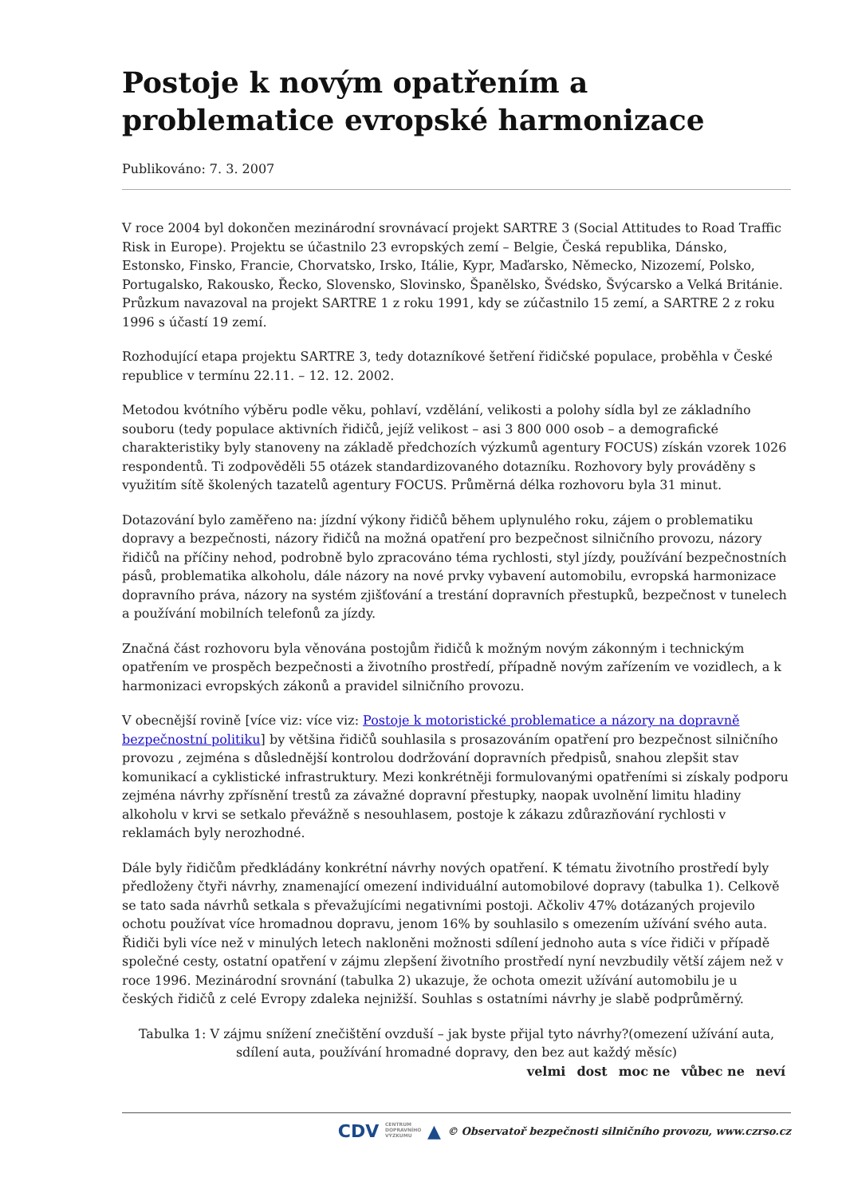Postoje k novým opatřením a problematice evropské harmonizace
Publikováno: 7. 3. 2007
V roce 2004 byl dokončen mezinárodní srovnávací projekt SARTRE 3 (Social Attitudes to Road Traffic Risk in Europe). Projektu se účastnilo 23 evropských zemí – Belgie, Česká republika, Dánsko, Estonsko, Finsko, Francie, Chorvatsko, Irsko, Itálie, Kypr, Maďarsko, Německo, Nizozemí, Polsko, Portugalsko, Rakousko, Řecko, Slovensko, Slovinsko, Španělsko, Švédsko, Švýcarsko a Velká Británie. Průzkum navazoval na projekt SARTRE 1 z roku 1991, kdy se zúčastnilo 15 zemí, a SARTRE 2 z roku 1996 s účastí 19 zemí.
Rozhodující etapa projektu SARTRE 3, tedy dotazníkové šetření řidičské populace, proběhla v České republice v termínu 22.11. – 12. 12. 2002.
Metodou kvótního výběru podle věku, pohlaví, vzdělání, velikosti a polohy sídla byl ze základního souboru (tedy populace aktivních řidičů, jejíž velikost – asi 3 800 000 osob – a demografické charakteristiky byly stanoveny na základě předchozích výzkumů agentury FOCUS) získán vzorek 1026 respondentů. Ti zodpověděli 55 otázek standardizovaného dotazníku. Rozhovory byly prováděny s využitím sítě školených tazatelů agentury FOCUS. Průměrná délka rozhovoru byla 31 minut.
Dotazování bylo zaměřeno na: jízdní výkony řidičů během uplynulého roku, zájem o problematiku dopravy a bezpečnosti, názory řidičů na možná opatření pro bezpečnost silničního provozu, názory řidičů na příčiny nehod, podrobně bylo zpracováno téma rychlosti, styl jízdy, používání bezpečnostních pásů, problematika alkoholu, dále názory na nové prvky vybavení automobilu, evropská harmonizace dopravního práva, názory na systém zjišťování a trestání dopravních přestupků, bezpečnost v tunelech a používání mobilních telefonů za jízdy.
Značná část rozhovoru byla věnována postojům řidičů k možným novým zákonným i technickým opatřením ve prospěch bezpečnosti a životního prostředí, případně novým zařízením ve vozidlech, a k harmonizaci evropských zákonů a pravidel silničního provozu.
V obecnější rovině [více viz: více viz: Postoje k motoristické problematice a názory na dopravně bezpečnostní politiku] by většina řidičů souhlasila s prosazováním opatření pro bezpečnost silničního provozu , zejména s důslednější kontrolou dodržování dopravních předpisů, snahou zlepšit stav komunikací a cyklistické infrastruktury. Mezi konkrétněji formulovanými opatřeními si získaly podporu zejména návrhy zpřísnění trestů za závažné dopravní přestupky, naopak uvolnění limitu hladiny alkoholu v krvi se setkalo převážně s nesouhlasem, postoje k zákazu zdůrazňování rychlosti v reklamách byly nerozhodné.
Dále byly řidičům předkládány konkrétní návrhy nových opatření. K tématu životního prostředí byly předloženy čtyři návrhy, znamenající omezení individuální automobilové dopravy (tabulka 1). Celkově se tato sada návrhů setkala s převažujícími negativními postoji. Ačkoliv 47% dotázaných projevilo ochotu používat více hromadnou dopravu, jenom 16% by souhlasilo s omezením užívání svého auta. Řidiči byli více než v minulých letech nakloněni možnosti sdílení jednoho auta s více řidiči v případě společné cesty, ostatní opatření v zájmu zlepšení životního prostředí nyní nevzbudily větší zájem než v roce 1996. Mezinárodní srovnání (tabulka 2) ukazuje, že ochota omezit užívání automobilu je u českých řidičů z celé Evropy zdaleka nejnižší. Souhlas s ostatními návrhy je slabě podprůměrný.
Tabulka 1: V zájmu snížení znečištění ovzduší – jak byste přijal tyto návrhy?(omezení užívání auta, sdílení auta, používání hromadné dopravy, den bez aut každý měsíc)
| velmi | dost | moc ne | vůbec ne | neví |
| --- | --- | --- | --- | --- |
CDV CENTRUM
DOPRAVNÍHO
VÝZKUMU ▲ © Observatoř bezpečnosti silničního provozu, www.czrso.cz